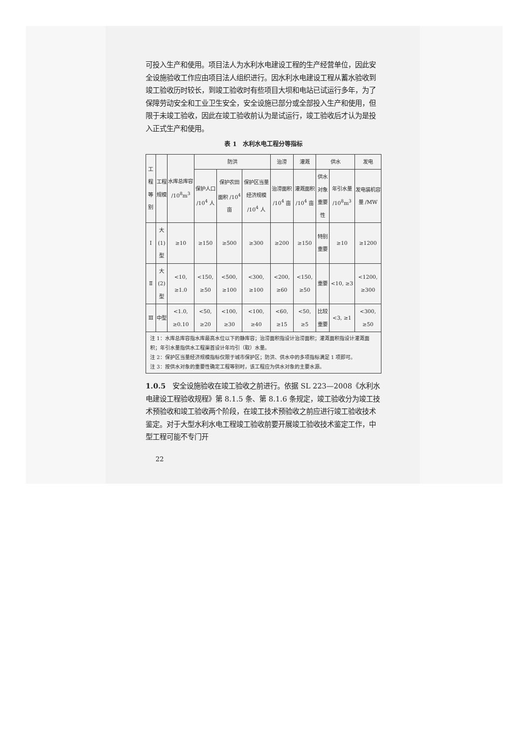可投入生产和使用。项目法人为水利水电建设工程的生产经营单位，因此安全设施验收工作应由项目法人组织进行。因水利水电建设工程从蓄水验收到竣工验收历时较长，到竣工验收时有些项目大坝和电站已试运行多年，为了保障劳动安全和工业卫生安全，安全设施已部分或全部投入生产和使用，但限于未竣工验收，因此在竣工验收前认为是试运行，竣工验收后才认为是投入正式生产和使用。
表 1　水利水电工程分等指标
| 工程等别 | 工程规模 | 水库总库容 /10<sup>8</sup>m<sup>3</sup> | 防洪 | | | 治涝 | 灌溉 | 供水 | | 发电 |
| --- | --- | --- | --- | --- | --- | --- | --- | --- | --- | --- |
| | | | 保护人口 /10<sup>4</sup> 人 | 保护农田面积 /10<sup>4</sup> 亩 | 保护区当量经济规模 /10<sup>4</sup> 人 | 治涝面积 /10<sup>4</sup> 亩 | 灌溉面积 /10<sup>4</sup> 亩 | 供水对象重要性 | 年引水量 /10<sup>8</sup>m<sup>3</sup> | 发电装机容量 /MW |
| Ⅰ | 大(1)型 | ≥10 | ≥150 | ≥500 | ≥300 | ≥200 | ≥150 | 特别重要 | ≥10 | ≥1200 |
| Ⅱ | 大(2)型 | <10, ≥1.0 | <150, ≥50 | <500, ≥100 | <300, ≥100 | <200, ≥60 | <150, ≥50 | 重要 | <10, ≥3 | <1200, ≥300 |
| Ⅲ | 中型 | <1.0, ≥0.10 | <50, ≥20 | <100, ≥30 | <100, ≥40 | <60, ≥15 | <50, ≥5 | 比较重要 | <3, ≥1 | <300, ≥50 |
| 注 1：水库总库容指水库最高水位以下的静库容；治涝面积指设计治涝面积；灌溉面积指设计灌溉面积；年引水量指供水工程渠首设计年均引（取）水量。 注 2：保护区当量经济规模指标仅限于城市保护区；防洪、供水中的多项指标满足 1 项即可。 注 3：按供水对象的重要性确定工程等别时，该工程应为供水对象的主要水源。 | | | | | | | | | | |
1.0.5　安全设施验收在竣工验收之前进行。依据 SL 223—2008《水利水电建设工程验收规程》第 8.1.5 条、第 8.1.6 条规定，竣工验收分为竣工技术预验收和竣工验收两个阶段，在竣工技术预验收之前应进行竣工验收技术鉴定。对于大型水利水电工程竣工验收前要开展竣工验收技术鉴定工作，中型工程可能不专门开
22